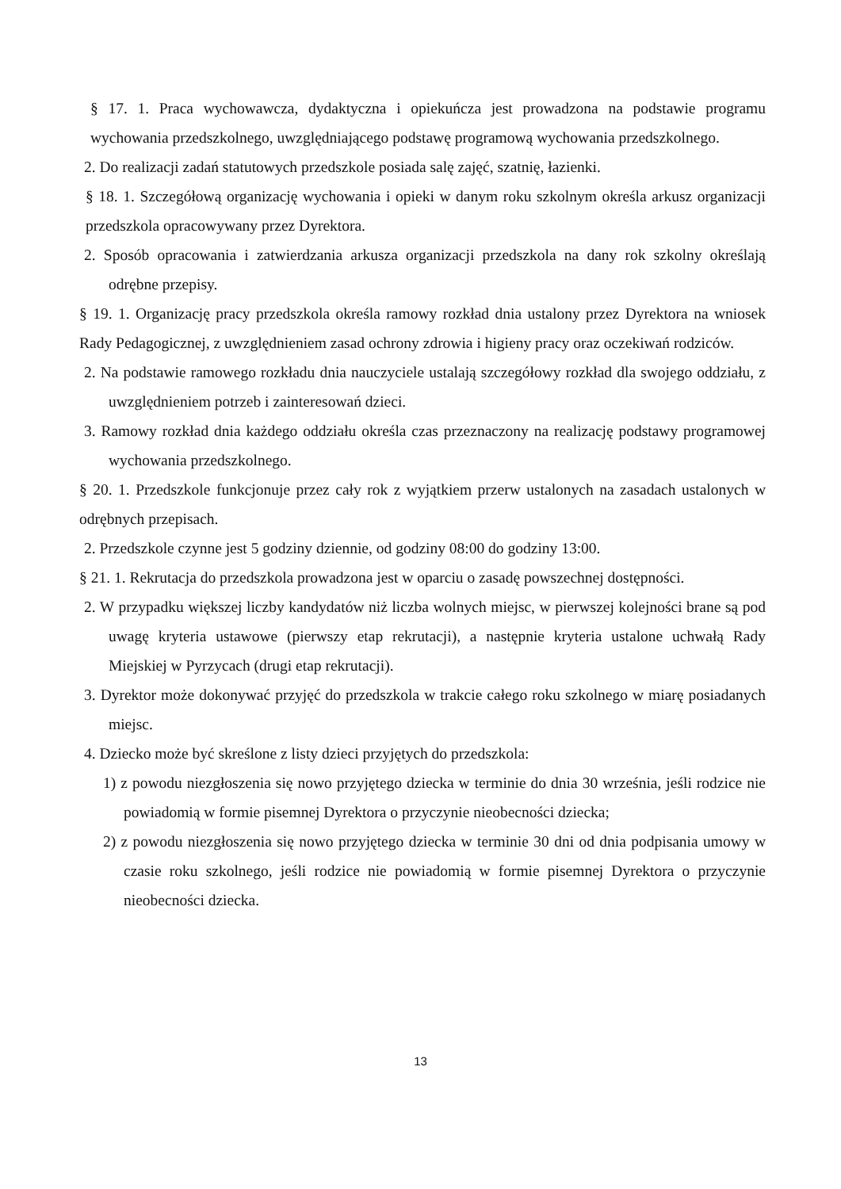§ 17. 1. Praca wychowawcza, dydaktyczna i opiekuńcza jest prowadzona na podstawie programu wychowania przedszkolnego, uwzględniającego podstawę programową wychowania przedszkolnego.
2. Do realizacji zadań statutowych przedszkole posiada salę zajęć, szatnię, łazienki.
§ 18. 1. Szczegółową organizację wychowania i opieki w danym roku szkolnym określa arkusz organizacji przedszkola opracowywany przez Dyrektora.
2. Sposób opracowania i zatwierdzania arkusza organizacji przedszkola na dany rok szkolny określają odrębne przepisy.
§ 19. 1. Organizację pracy przedszkola określa ramowy rozkład dnia ustalony przez Dyrektora na wniosek Rady Pedagogicznej, z uwzględnieniem zasad ochrony zdrowia i higieny pracy oraz oczekiwań rodziców.
2. Na podstawie ramowego rozkładu dnia nauczyciele ustalają szczegółowy rozkład dla swojego oddziału, z uwzględnieniem potrzeb i zainteresowań dzieci.
3. Ramowy rozkład dnia każdego oddziału określa czas przeznaczony na realizację podstawy programowej wychowania przedszkolnego.
§ 20. 1. Przedszkole funkcjonuje przez cały rok z wyjątkiem przerw ustalonych na zasadach ustalonych w odrębnych przepisach.
2. Przedszkole czynne jest 5 godziny dziennie, od godziny 08:00 do godziny 13:00.
§ 21. 1. Rekrutacja do przedszkola prowadzona jest w oparciu o zasadę powszechnej dostępności.
2. W przypadku większej liczby kandydatów niż liczba wolnych miejsc, w pierwszej kolejności brane są pod uwagę kryteria ustawowe (pierwszy etap rekrutacji), a następnie kryteria ustalone uchwałą Rady Miejskiej w Pyrzycach (drugi etap rekrutacji).
3. Dyrektor może dokonywać przyjęć do przedszkola w trakcie całego roku szkolnego w miarę posiadanych miejsc.
4. Dziecko może być skreślone z listy dzieci przyjętych do przedszkola:
1) z powodu niezgłoszenia się nowo przyjętego dziecka w terminie do dnia 30 września, jeśli rodzice nie powiadomią w formie pisemnej Dyrektora o przyczynie nieobecności dziecka;
2) z powodu niezgłoszenia się nowo przyjętego dziecka w terminie 30 dni od dnia podpisania umowy w czasie roku szkolnego, jeśli rodzice nie powiadomią w formie pisemnej Dyrektora o przyczynie nieobecności dziecka.
13